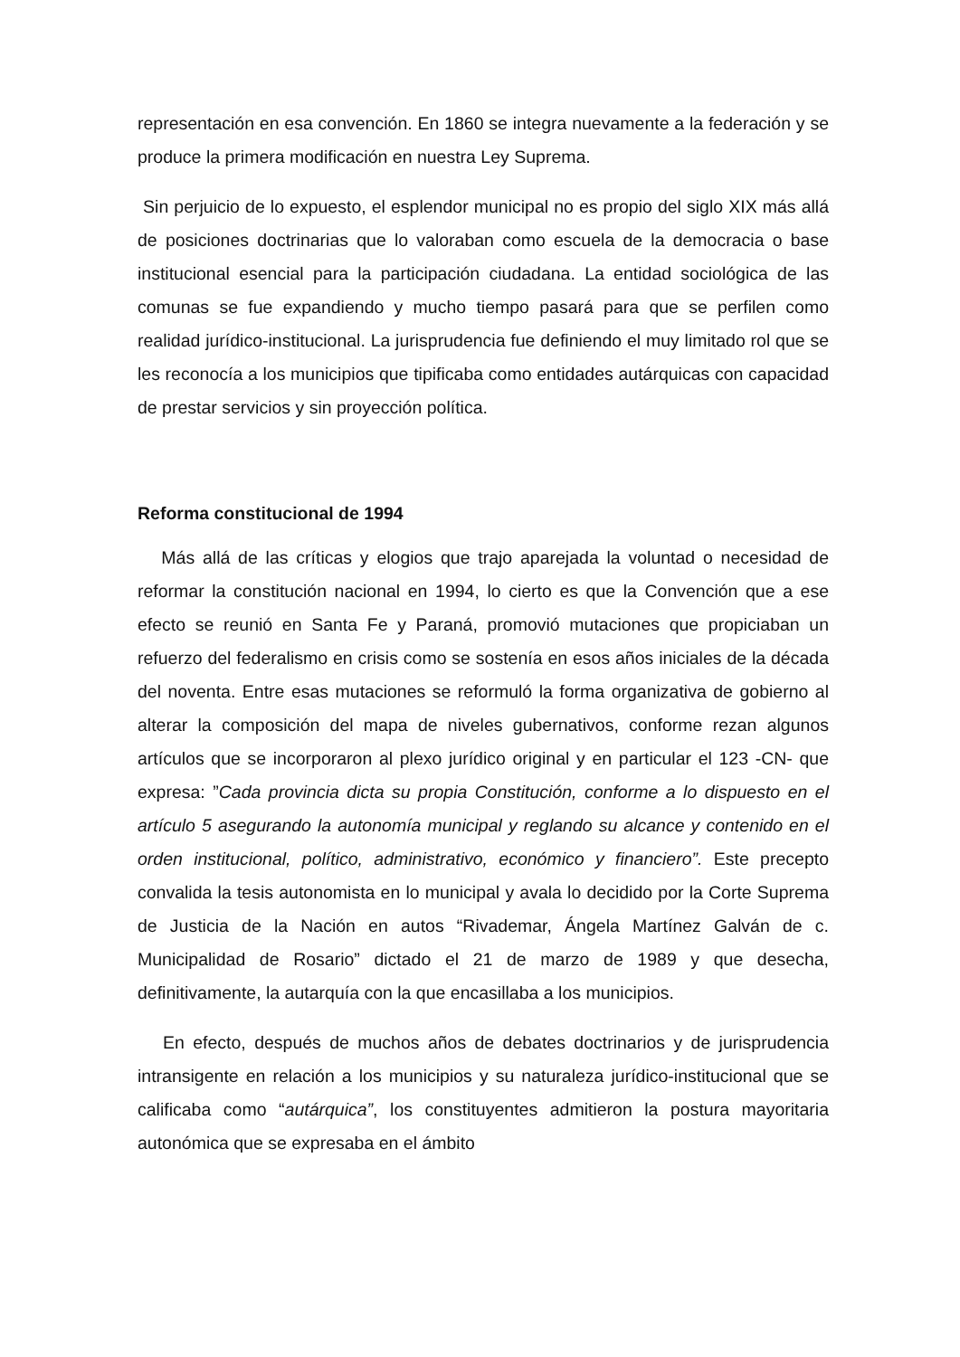representación en esa convención. En 1860 se integra nuevamente a la federación y se produce la primera modificación en nuestra Ley Suprema.
Sin perjuicio de lo expuesto, el esplendor municipal no es propio del siglo XIX más allá de posiciones doctrinarias que lo valoraban como escuela de la democracia o base institucional esencial para la participación ciudadana. La entidad sociológica de las comunas se fue expandiendo y mucho tiempo pasará para que se perfilen como realidad jurídico-institucional. La jurisprudencia fue definiendo el muy limitado rol que se les reconocía a los municipios que tipificaba como entidades autárquicas con capacidad de prestar servicios y sin proyección política.
Reforma constitucional de 1994
Más allá de las críticas y elogios que trajo aparejada la voluntad o necesidad de reformar la constitución nacional en 1994, lo cierto es que la Convención que a ese efecto se reunió en Santa Fe y Paraná, promovió mutaciones que propiciaban un refuerzo del federalismo en crisis como se sostenía en esos años iniciales de la década del noventa. Entre esas mutaciones se reformuló la forma organizativa de gobierno al alterar la composición del mapa de niveles gubernativos, conforme rezan algunos artículos que se incorporaron al plexo jurídico original y en particular el 123 -CN- que expresa: ”Cada provincia dicta su propia Constitución, conforme a lo dispuesto en el artículo 5 asegurando la autonomía municipal y reglando su alcance y contenido en el orden institucional, político, administrativo, económico y financiero”. Este precepto convalida la tesis autonomista en lo municipal y avala lo decidido por la Corte Suprema de Justicia de la Nación en autos “Rivademar, Ángela Martínez Galván de c. Municipalidad de Rosario” dictado el 21 de marzo de 1989 y que desecha, definitivamente, la autarquía con la que encasillaba a los municipios.
En efecto, después de muchos años de debates doctrinarios y de jurisprudencia intransigente en relación a los municipios y su naturaleza jurídico-institucional que se calificaba como “autárquica”, los constituyentes admitieron la postura mayoritaria autonómica que se expresaba en el ámbito